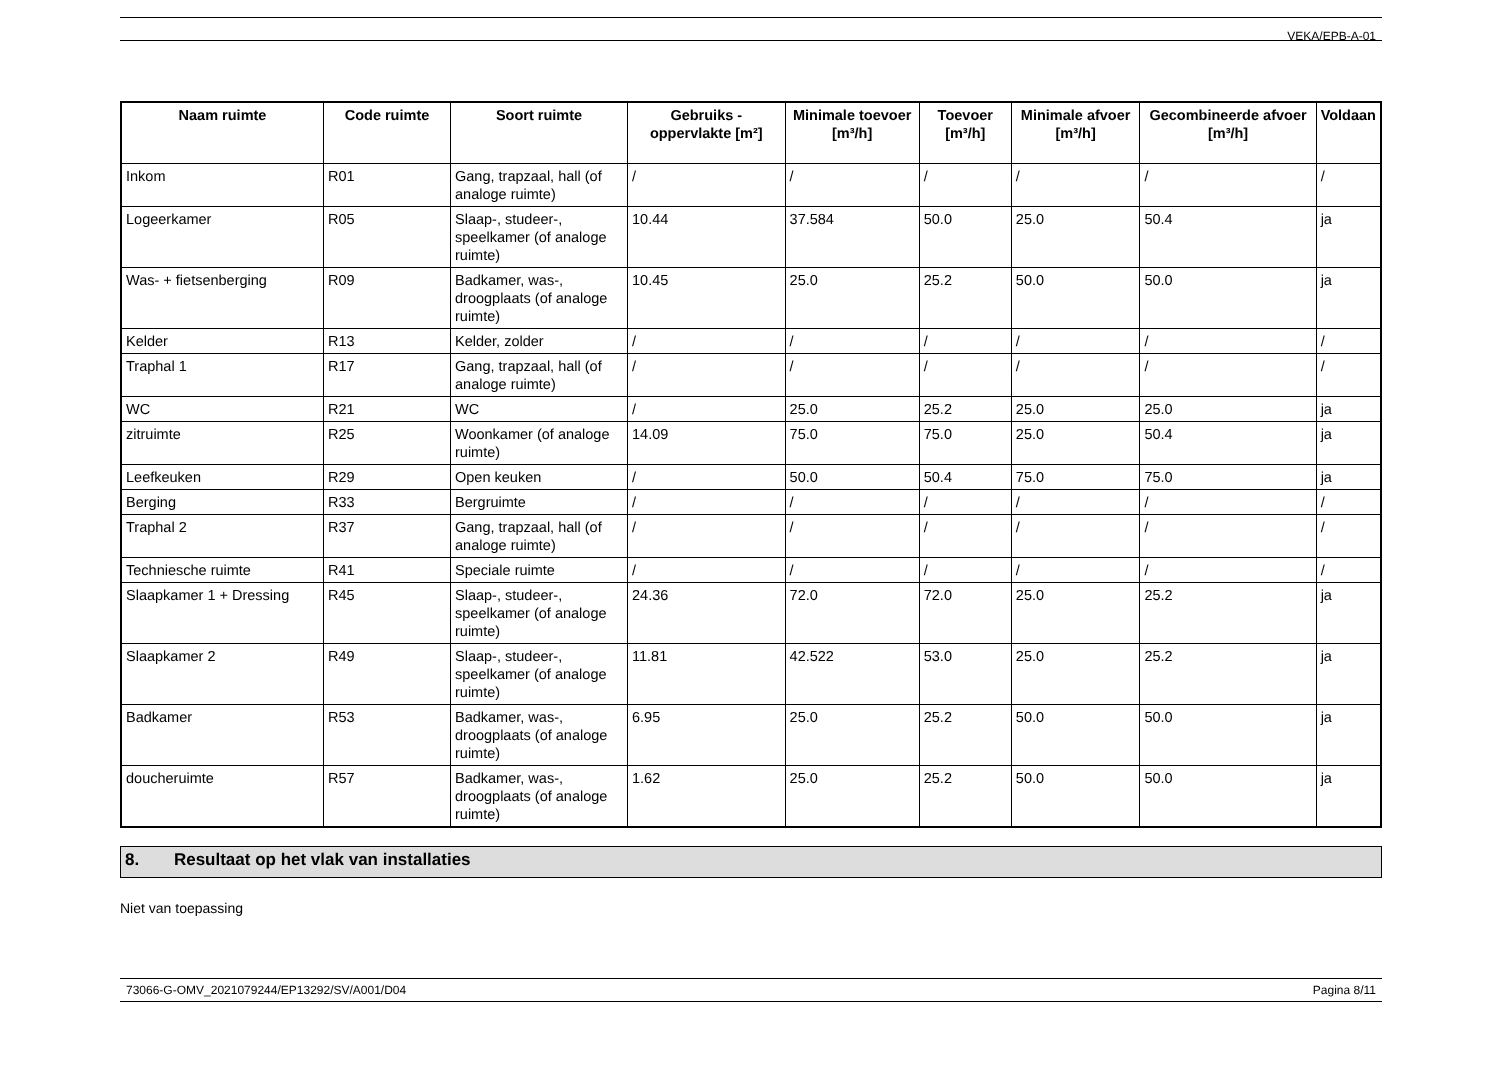VEKA/EPB-A-01
| Naam ruimte | Code ruimte | Soort ruimte | Gebruiks - oppervlakte [m²] | Minimale toevoer [m³/h] | Toevoer [m³/h] | Minimale afvoer [m³/h] | Gecombineerde afvoer [m³/h] | Voldaan |
| --- | --- | --- | --- | --- | --- | --- | --- | --- |
| Inkom | R01 | Gang, trapzaal, hall (of analoge ruimte) | / | / | / | / | / | / |
| Logeerkamer | R05 | Slaap-, studeer-, speelkamer (of analoge ruimte) | 10.44 | 37.584 | 50.0 | 25.0 | 50.4 | ja |
| Was- + fietsenberging | R09 | Badkamer, was-, droogplaats (of analoge ruimte) | 10.45 | 25.0 | 25.2 | 50.0 | 50.0 | ja |
| Kelder | R13 | Kelder, zolder | / | / | / | / | / | / |
| Traphal 1 | R17 | Gang, trapzaal, hall (of analoge ruimte) | / | / | / | / | / | / |
| WC | R21 | WC | / | 25.0 | 25.2 | 25.0 | 25.0 | ja |
| zitruimte | R25 | Woonkamer (of analoge ruimte) | 14.09 | 75.0 | 75.0 | 25.0 | 50.4 | ja |
| Leefkeuken | R29 | Open keuken | / | 50.0 | 50.4 | 75.0 | 75.0 | ja |
| Berging | R33 | Bergruimte | / | / | / | / | / | / |
| Traphal 2 | R37 | Gang, trapzaal, hall (of analoge ruimte) | / | / | / | / | / | / |
| Techniesche ruimte | R41 | Speciale ruimte | / | / | / | / | / | / |
| Slaapkamer 1 + Dressing | R45 | Slaap-, studeer-, speelkamer (of analoge ruimte) | 24.36 | 72.0 | 72.0 | 25.0 | 25.2 | ja |
| Slaapkamer 2 | R49 | Slaap-, studeer-, speelkamer (of analoge ruimte) | 11.81 | 42.522 | 53.0 | 25.0 | 25.2 | ja |
| Badkamer | R53 | Badkamer, was-, droogplaats (of analoge ruimte) | 6.95 | 25.0 | 25.2 | 50.0 | 50.0 | ja |
| doucheruimte | R57 | Badkamer, was-, droogplaats (of analoge ruimte) | 1.62 | 25.0 | 25.2 | 50.0 | 50.0 | ja |
8. Resultaat op het vlak van installaties
Niet van toepassing
73066-G-OMV_2021079244/EP13292/SV/A001/D04 Pagina 8/11